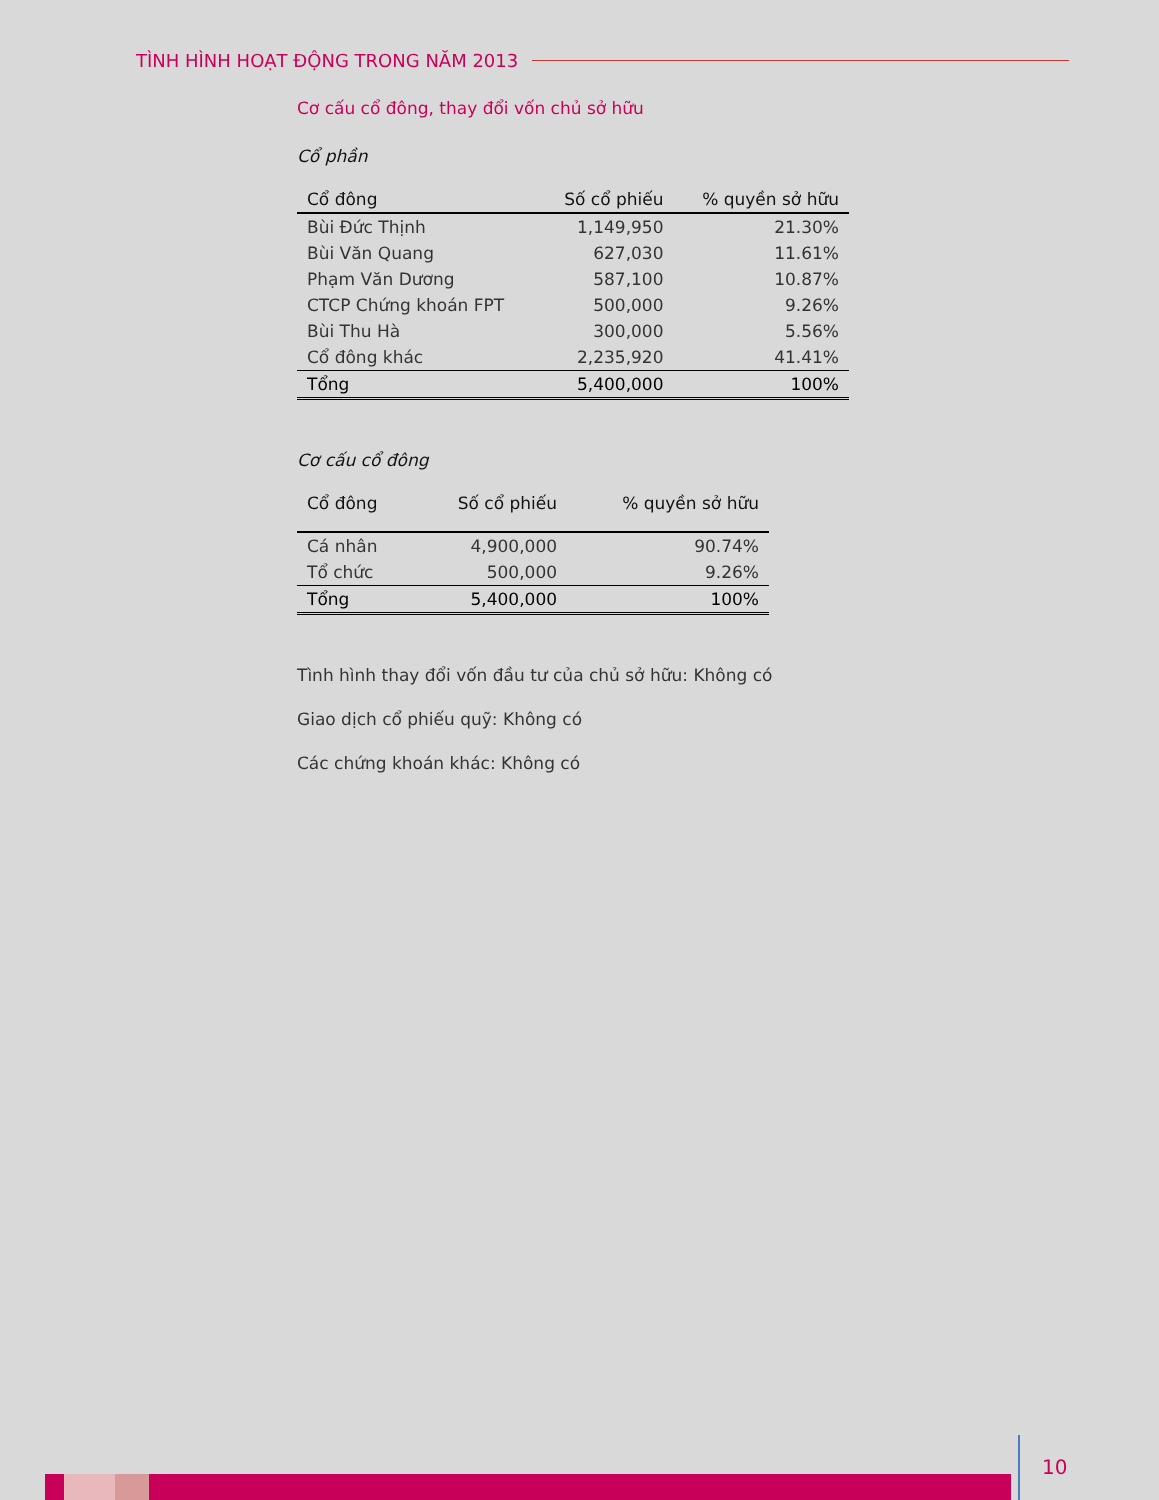TÌNH HÌNH HOẠT ĐỘNG TRONG NĂM 2013
Cơ cấu cổ đông, thay đổi vốn chủ sở hữu
Cổ phần
| Cổ đông | Số cổ phiếu | % quyền sở hữu |
| --- | --- | --- |
| Bùi Đức Thịnh | 1,149,950 | 21.30% |
| Bùi Văn Quang | 627,030 | 11.61% |
| Phạm Văn Dương | 587,100 | 10.87% |
| CTCP Chứng khoán FPT | 500,000 | 9.26% |
| Bùi Thu Hà | 300,000 | 5.56% |
| Cổ đông khác | 2,235,920 | 41.41% |
| Tổng | 5,400,000 | 100% |
Cơ cấu cổ đông
| Cổ đông | Số cổ phiếu | % quyền sở hữu |
| --- | --- | --- |
| Cá nhân | 4,900,000 | 90.74% |
| Tổ chức | 500,000 | 9.26% |
| Tổng | 5,400,000 | 100% |
Tình hình thay đổi vốn đầu tư của chủ sở hữu: Không có
Giao dịch cổ phiếu quỹ: Không có
Các chứng khoán khác: Không có
10